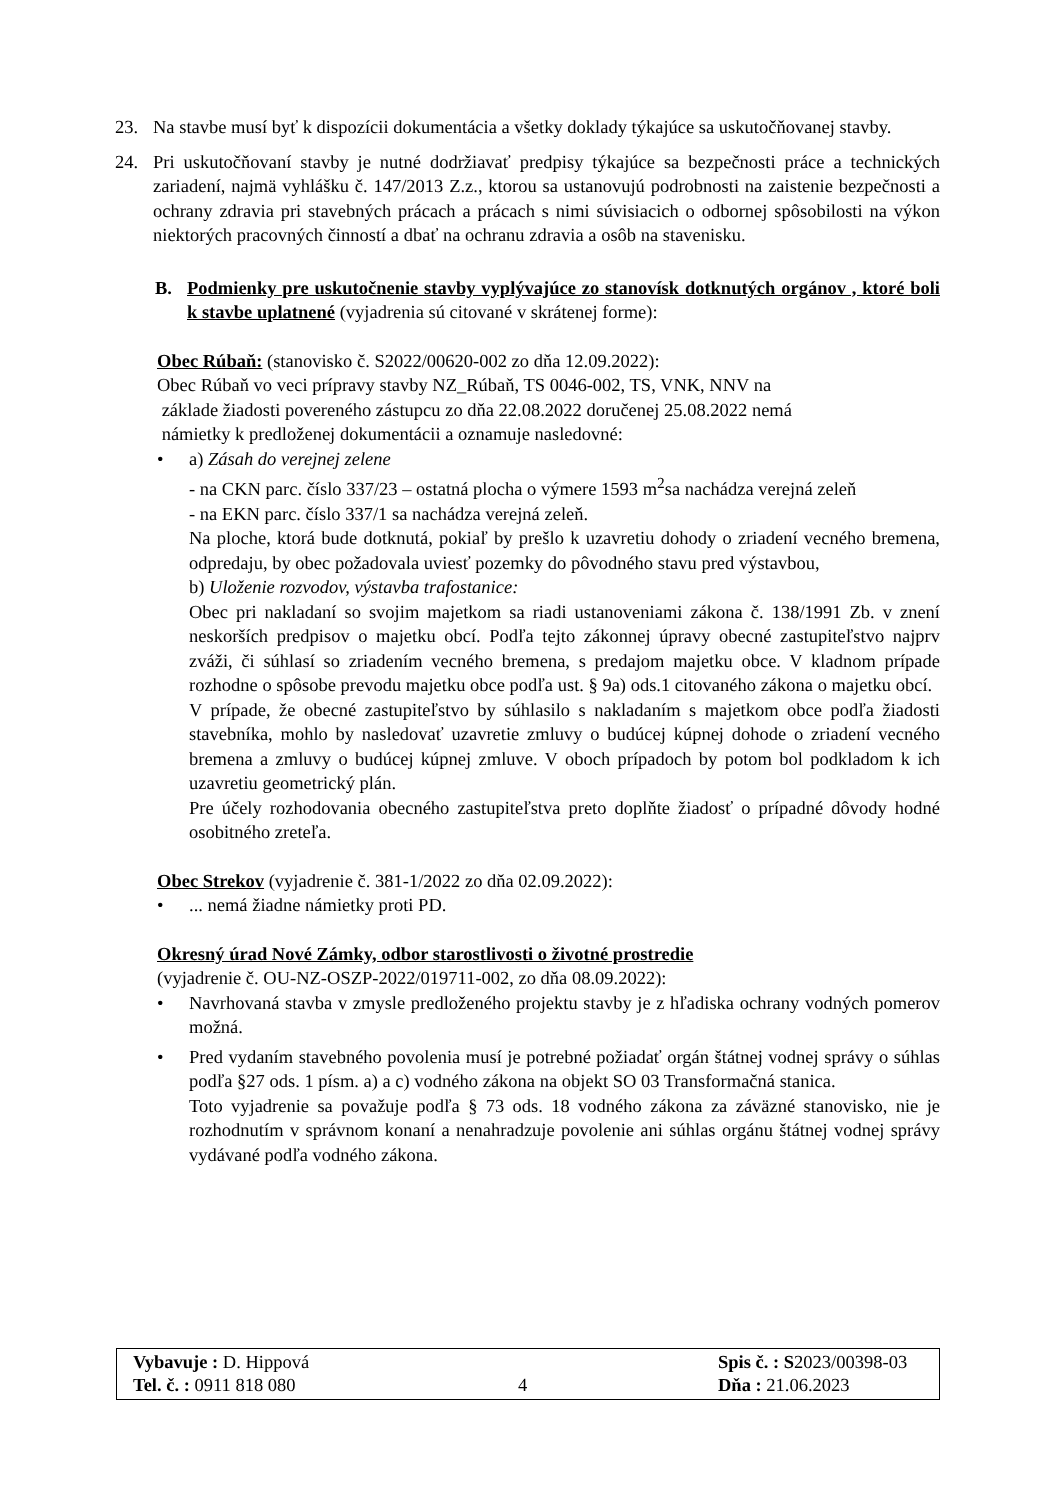23. Na stavbe musí byť k dispozícii dokumentácia a všetky doklady týkajúce sa uskutočňovanej stavby.
24. Pri uskutočňovaní stavby je nutné dodržiavať predpisy týkajúce sa bezpečnosti práce a technických zariadení, najmä vyhlášku č. 147/2013 Z.z., ktorou sa ustanovujú podrobnosti na zaistenie bezpečnosti a ochrany zdravia pri stavebných prácach a prácach s nimi súvisiacich o odbornej spôsobilosti na výkon niektorých pracovných činností a dbať na ochranu zdravia a osôb na stavenisku.
B. Podmienky pre uskutočnenie stavby vyplývajúce zo stanovísk dotknutých orgánov , ktoré boli k stavbe uplatnené (vyjadrenia sú citované v skrátenej forme):
Obec Rúbaň: (stanovisko č. S2022/00620-002 zo dňa 12.09.2022):
Obec Rúbaň vo veci prípravy stavby NZ_Rúbaň, TS 0046-002, TS, VNK, NNV na
základe žiadosti povereného zástupcu zo dňa 22.08.2022 doručenej 25.08.2022 nemá
námietky k predloženej dokumentácii a oznamuje nasledovné:
• a) Zásah do verejnej zelene
- na CKN parc. číslo 337/23 – ostatná plocha o výmere 1593 m<sup>2</sup>sa nachádza verejná zeleň
- na EKN parc. číslo 337/1 sa nachádza verejná zeleň.
Na ploche, ktorá bude dotknutá, pokiaľ by prešlo k uzavretiu dohody o zriadení vecného bremena, odpredaju, by obec požadovala uviesť pozemky do pôvodného stavu pred výstavbou,
b) Uloženie rozvodov, výstavba trafostanice:
Obec pri nakladaní so svojim majetkom sa riadi ustanoveniami zákona č. 138/1991 Zb. v znení neskorších predpisov o majetku obcí. Podľa tejto zákonnej úpravy obecné zastupiteľstvo najprv zváži, či súhlasí so zriadením vecného bremena, s predajom majetku obce. V kladnom prípade rozhodne o spôsobe prevodu majetku obce podľa ust. § 9a) ods.1 citovaného zákona o majetku obcí.
V prípade, že obecné zastupiteľstvo by súhlasilo s nakladaním s majetkom obce podľa žiadosti stavebníka, mohlo by nasledovať uzavretie zmluvy o budúcej kúpnej dohode o zriadení vecného bremena a zmluvy o budúcej kúpnej zmluve. V oboch prípadoch by potom bol podkladom k ich uzavretiu geometrický plán.
Pre účely rozhodovania obecného zastupiteľstva preto doplňte žiadosť o prípadné dôvody hodné osobitného zreteľa.
Obec Strekov (vyjadrenie č. 381-1/2022 zo dňa 02.09.2022):
•... nemá žiadne námietky proti PD.
Okresný úrad Nové Zámky, odbor starostlivosti o životné prostredie
(vyjadrenie č. OU-NZ-OSZP-2022/019711-002, zo dňa 08.09.2022):
• Navrhovaná stavba v zmysle predloženého projektu stavby je z hľadiska ochrany vodných pomerov možná.
• Pred vydaním stavebného povolenia musí je potrebné požiadať orgán štátnej vodnej správy o súhlas podľa §27 ods. 1 písm. a) a c) vodného zákona na objekt SO 03 Transformačná stanica.
Toto vyjadrenie sa považuje podľa § 73 ods. 18 vodného zákona za záväzné stanovisko, nie je rozhodnutím v správnom konaní a nenahradzuje povolenie ani súhlas orgánu štátnej vodnej správy vydávané podľa vodného zákona.
Vybavuje : D. Hippová
Tel. č. : 0911 818 080
4 Spis č. : S2023/00398-03
Dňa : 21.06.2023